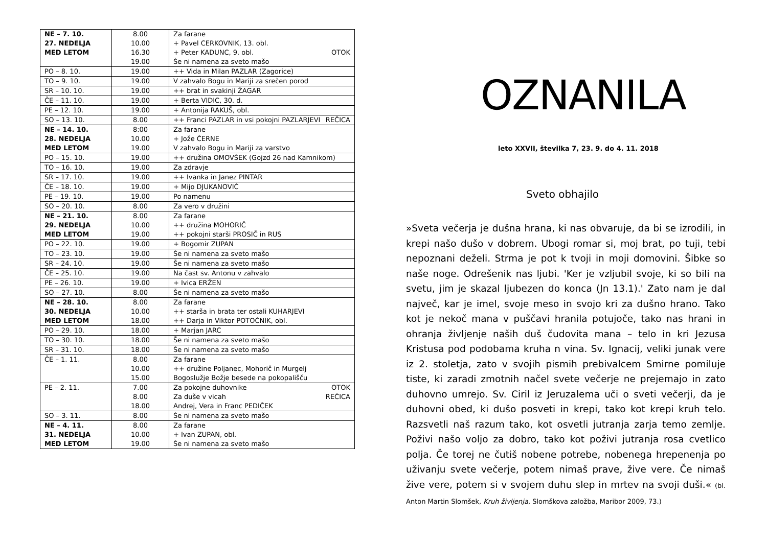| NE – 7. 10. 27. NEDELJA MED LETOM | 8.00 10.00 16.30 19.00 | Za farane + Pavel CERKOVNIK, 13. obl. + Peter KADUNC, 9. obl. OTOK Še ni namena za sveto mašo |
| PO – 8. 10. | 19.00 | ++ Vida in Milan PAZLAR (Zagorice) |
| TO – 9. 10. | 19.00 | V zahvalo Bogu in Mariji za srečen porod |
| SR – 10. 10. | 19.00 | ++ brat in svakinji ŽAGAR |
| ČE – 11. 10. | 19.00 | + Berta VIDIC, 30. d. |
| PE – 12. 10. | 19.00 | + Antonija RAKUŠ, obl. |
| SO – 13. 10. | 8.00 | ++ Franci PAZLAR in vsi pokojni PAZLARJEVI REČICA |
| NE – 14. 10. 28. NEDELJA MED LETOM | 8:00 10.00 19.00 | Za farane + Jože ČERNE V zahvalo Bogu in Mariji za varstvo |
| PO – 15. 10. | 19.00 | ++ družina OMOVŠEK (Gojzd 26 nad Kamnikom) |
| TO – 16. 10. | 19.00 | Za zdravje |
| SR – 17. 10. | 19.00 | ++ Ivanka in Janez PINTAR |
| ČE – 18. 10. | 19.00 | + Mijo DJUKANOVIĆ |
| PE – 19. 10. | 19.00 | Po namenu |
| SO – 20. 10. | 8.00 | Za vero v družini |
| NE – 21. 10. 29. NEDELJA MED LETOM | 8.00 10.00 19.00 | Za farane ++ družina MOHORIČ ++ pokojni starši PROSIČ in RUS |
| PO – 22. 10. | 19.00 | + Bogomir ZUPAN |
| TO – 23. 10. | 19.00 | Še ni namena za sveto mašo |
| SR – 24. 10. | 19.00 | Še ni namena za sveto mašo |
| ČE – 25. 10. | 19.00 | Na čast sv. Antonu v zahvalo |
| PE – 26. 10. | 19.00 | + Ivica ERŽEN |
| SO – 27. 10. | 8.00 | Še ni namena za sveto mašo |
| NE – 28. 10. 30. NEDELJA MED LETOM | 8.00 10.00 18.00 | Za farane ++ starša in brata ter ostali KUHARJEVI ++ Darja in Viktor POTOČNIK, obl. |
| PO – 29. 10. | 18.00 | + Marjan JARC |
| TO – 30. 10. | 18.00 | Še ni namena za sveto mašo |
| SR – 31. 10. | 18.00 | Še ni namena za sveto mašo |
| ČE – 1. 11. | 8.00 10.00 15.00 | Za farane ++ družine Poljanec, Mohorič in Murgelj Bogoslužje Božje besede na pokopališču |
| PE – 2. 11. | 7.00 8.00 18.00 | Za pokojne duhovnike OTOK Za duše v vicah REČICA Andrej, Vera in Franc PEDIČEK |
| SO – 3. 11. | 8.00 | Še ni namena za sveto mašo |
| NE – 4. 11. 31. NEDELJA MED LETOM | 8.00 10.00 19.00 | Za farane + Ivan ZUPAN, obl. Še ni namena za sveto mašo |
OZNANILA
leto XXVII, številka 7, 23. 9. do 4. 11. 2018
Sveto obhajilo
»Sveta večerja je dušna hrana, ki nas obvaruje, da bi se izrodili, in krepi našo dušo v dobrem. Ubogi romar si, moj brat, po tuji, tebi nepoznani deželi. Strma je pot k tvoji in moji domovini. Šibke so naše noge. Odrešenik nas ljubi. 'Ker je vzljubil svoje, ki so bili na svetu, jim je skazal ljubezen do konca (Jn 13.1).' Zato nam je dal največ, kar je imel, svoje meso in svojo kri za dušno hrano. Tako kot je nekoč mana v puščavi hranila potujoče, tako nas hrani in ohranja življenje naših duš čudovita mana – telo in kri Jezusa Kristusa pod podobama kruha n vina. Sv. Ignacij, veliki junak vere iz 2. stoletja, zato v svojih pismih prebivalcem Smirne pomiluje tiste, ki zaradi zmotnih načel svete večerje ne prejemajo in zato duhovno umrejo. Sv. Ciril iz Jeruzalema uči o sveti večerji, da je duhovni obed, ki dušo posveti in krepi, tako kot krepi kruh telo. Razsvetli naš razum tako, kot osvetli jutranja zarja temo zemlje. Poživi našo voljo za dobro, tako kot poživi jutranja rosa cvetlico polja. Če torej ne čutiš nobene potrebe, nobenega hrepenenja po uživanju svete večerje, potem nimaš prave, žive vere. Če nimaš žive vere, potem si v svojem duhu slep in mrtev na svoji duši.« (bl. Anton Martin Slomšek, Kruh življenja, Slomškova založba, Maribor 2009, 73.)